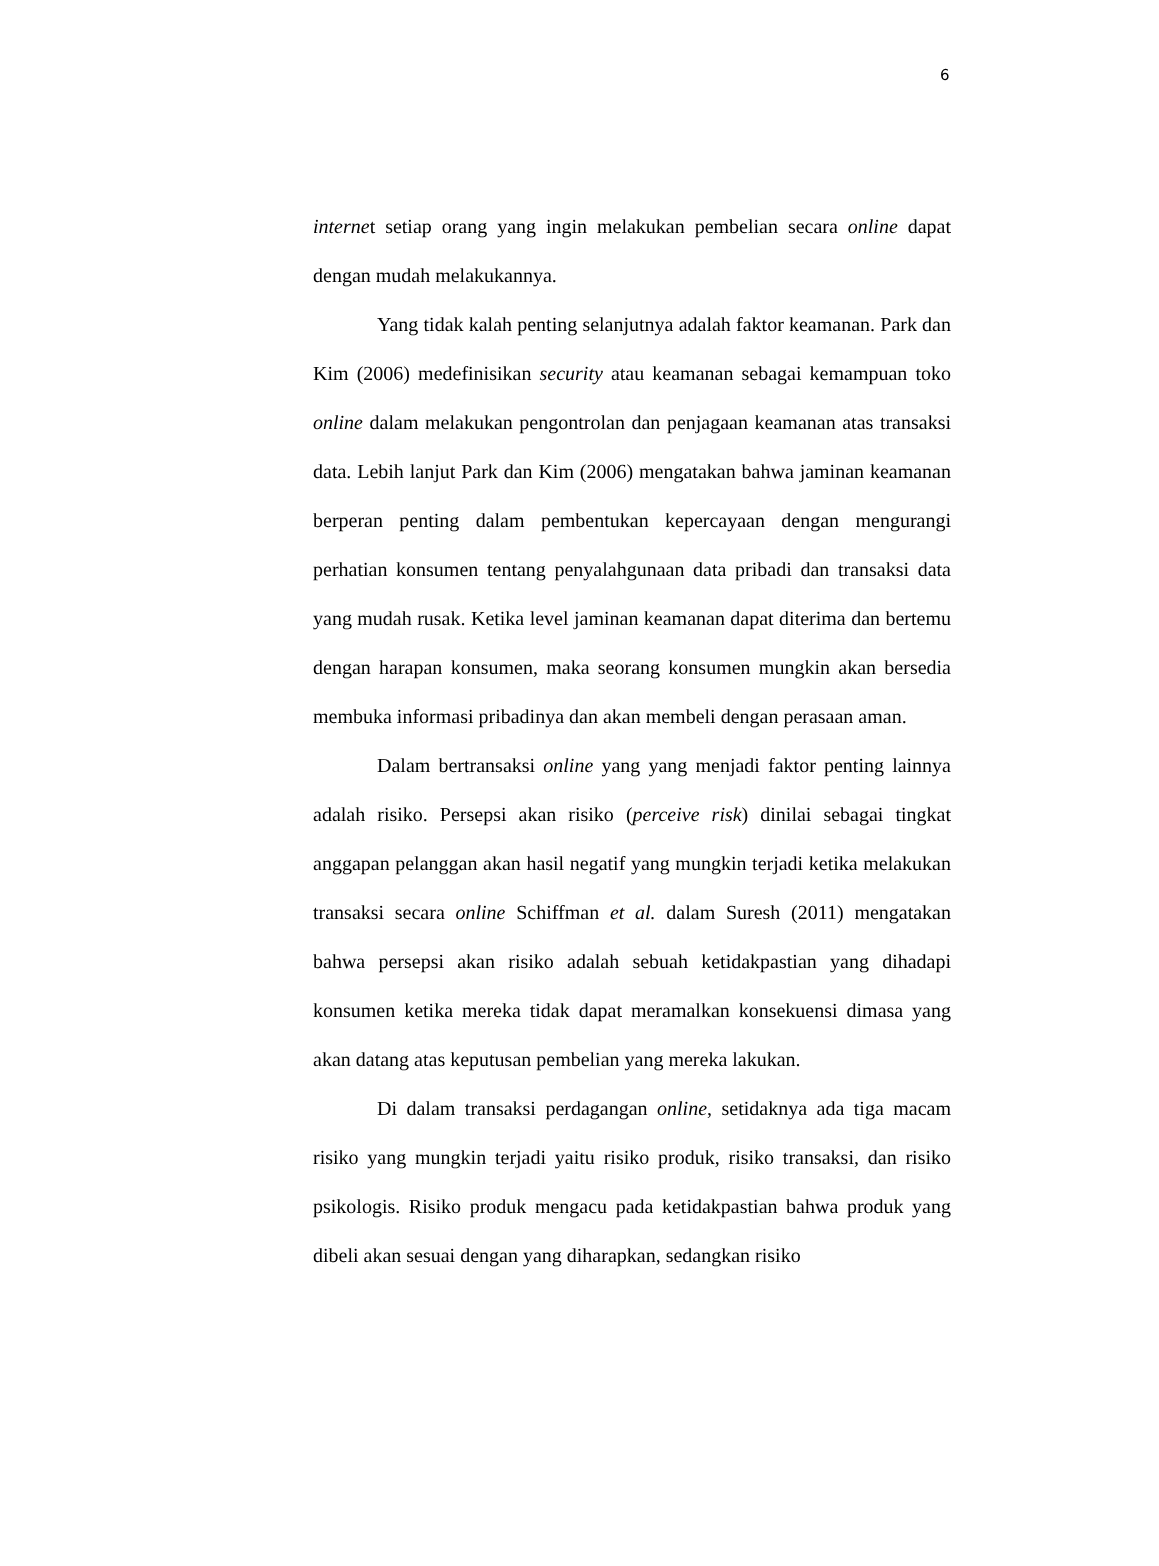6
internet setiap orang yang ingin melakukan pembelian secara online dapat dengan mudah melakukannya.
Yang tidak kalah penting selanjutnya adalah faktor keamanan. Park dan Kim (2006) medefinisikan security atau keamanan sebagai kemampuan toko online dalam melakukan pengontrolan dan penjagaan keamanan atas transaksi data. Lebih lanjut Park dan Kim (2006) mengatakan bahwa jaminan keamanan berperan penting dalam pembentukan kepercayaan dengan mengurangi perhatian konsumen tentang penyalahgunaan data pribadi dan transaksi data yang mudah rusak. Ketika level jaminan keamanan dapat diterima dan bertemu dengan harapan konsumen, maka seorang konsumen mungkin akan bersedia membuka informasi pribadinya dan akan membeli dengan perasaan aman.
Dalam bertransaksi online yang yang menjadi faktor penting lainnya adalah risiko. Persepsi akan risiko (perceive risk) dinilai sebagai tingkat anggapan pelanggan akan hasil negatif yang mungkin terjadi ketika melakukan transaksi secara online Schiffman et al. dalam Suresh (2011) mengatakan bahwa persepsi akan risiko adalah sebuah ketidakpastian yang dihadapi konsumen ketika mereka tidak dapat meramalkan konsekuensi dimasa yang akan datang atas keputusan pembelian yang mereka lakukan.
Di dalam transaksi perdagangan online, setidaknya ada tiga macam risiko yang mungkin terjadi yaitu risiko produk, risiko transaksi, dan risiko psikologis. Risiko produk mengacu pada ketidakpastian bahwa produk yang dibeli akan sesuai dengan yang diharapkan, sedangkan risiko